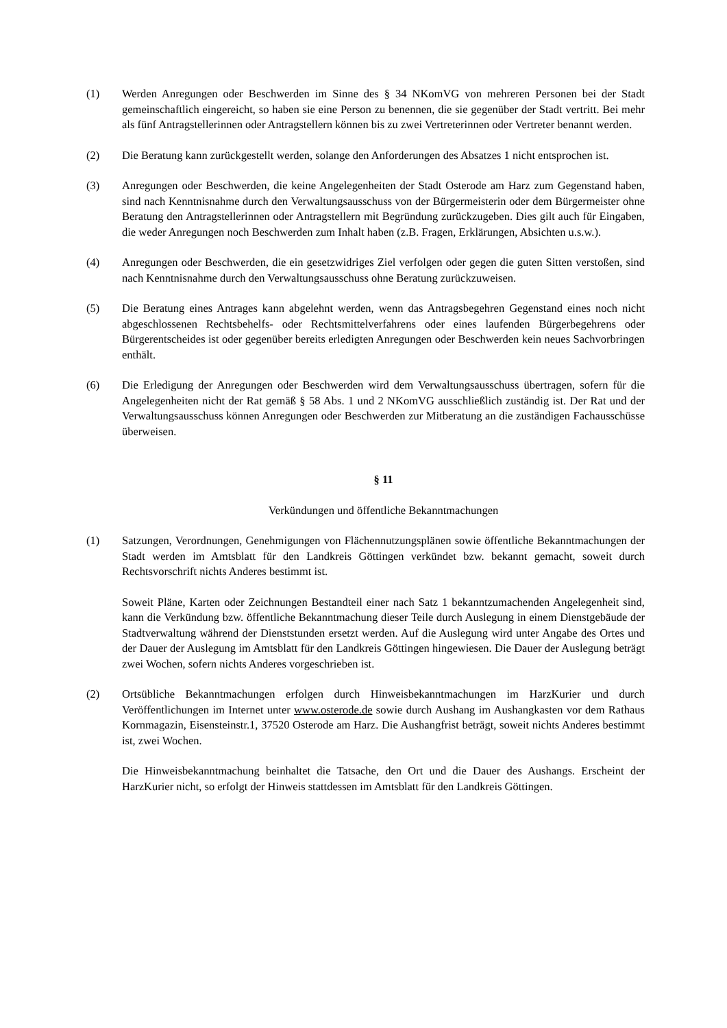(1) Werden Anregungen oder Beschwerden im Sinne des § 34 NKomVG von mehreren Personen bei der Stadt gemeinschaftlich eingereicht, so haben sie eine Person zu benennen, die sie gegenüber der Stadt vertritt. Bei mehr als fünf Antragstellerinnen oder Antragstellern können bis zu zwei Vertreterinnen oder Vertreter benannt werden.
(2) Die Beratung kann zurückgestellt werden, solange den Anforderungen des Absatzes 1 nicht entsprochen ist.
(3) Anregungen oder Beschwerden, die keine Angelegenheiten der Stadt Osterode am Harz zum Gegenstand haben, sind nach Kenntnisnahme durch den Verwaltungsausschuss von der Bürgermeisterin oder dem Bürgermeister ohne Beratung den Antragstellerinnen oder Antragstellern mit Begründung zurückzugeben. Dies gilt auch für Eingaben, die weder Anregungen noch Beschwerden zum Inhalt haben (z.B. Fragen, Erklärungen, Absichten u.s.w.).
(4) Anregungen oder Beschwerden, die ein gesetzwidriges Ziel verfolgen oder gegen die guten Sitten verstoßen, sind nach Kenntnisnahme durch den Verwaltungsausschuss ohne Beratung zurückzuweisen.
(5) Die Beratung eines Antrages kann abgelehnt werden, wenn das Antragsbegehren Gegenstand eines noch nicht abgeschlossenen Rechtsbehelfs- oder Rechtsmittelverfahrens oder eines laufenden Bürgerbegehrens oder Bürgerentscheides ist oder gegenüber bereits erledigten Anregungen oder Beschwerden kein neues Sachvorbringen enthält.
(6) Die Erledigung der Anregungen oder Beschwerden wird dem Verwaltungsausschuss übertragen, sofern für die Angelegenheiten nicht der Rat gemäß § 58 Abs. 1 und 2 NKomVG ausschließlich zuständig ist. Der Rat und der Verwaltungsausschuss können Anregungen oder Beschwerden zur Mitberatung an die zuständigen Fachausschüsse überweisen.
§ 11
Verkündungen und öffentliche Bekanntmachungen
(1) Satzungen, Verordnungen, Genehmigungen von Flächennutzungsplänen sowie öffentliche Bekanntmachungen der Stadt werden im Amtsblatt für den Landkreis Göttingen verkündet bzw. bekannt gemacht, soweit durch Rechtsvorschrift nichts Anderes bestimmt ist.
Soweit Pläne, Karten oder Zeichnungen Bestandteil einer nach Satz 1 bekanntzumachenden Angelegenheit sind, kann die Verkündung bzw. öffentliche Bekanntmachung dieser Teile durch Auslegung in einem Dienstgebäude der Stadtverwaltung während der Dienststunden ersetzt werden. Auf die Auslegung wird unter Angabe des Ortes und der Dauer der Auslegung im Amtsblatt für den Landkreis Göttingen hingewiesen. Die Dauer der Auslegung beträgt zwei Wochen, sofern nichts Anderes vorgeschrieben ist.
(2) Ortsübliche Bekanntmachungen erfolgen durch Hinweisbekanntmachungen im HarzKurier und durch Veröffentlichungen im Internet unter www.osterode.de sowie durch Aushang im Aushangkasten vor dem Rathaus Kornmagazin, Eisensteinstr.1, 37520 Osterode am Harz. Die Aushangfrist beträgt, soweit nichts Anderes bestimmt ist, zwei Wochen.
Die Hinweisbekanntmachung beinhaltet die Tatsache, den Ort und die Dauer des Aushangs. Erscheint der HarzKurier nicht, so erfolgt der Hinweis stattdessen im Amtsblatt für den Landkreis Göttingen.